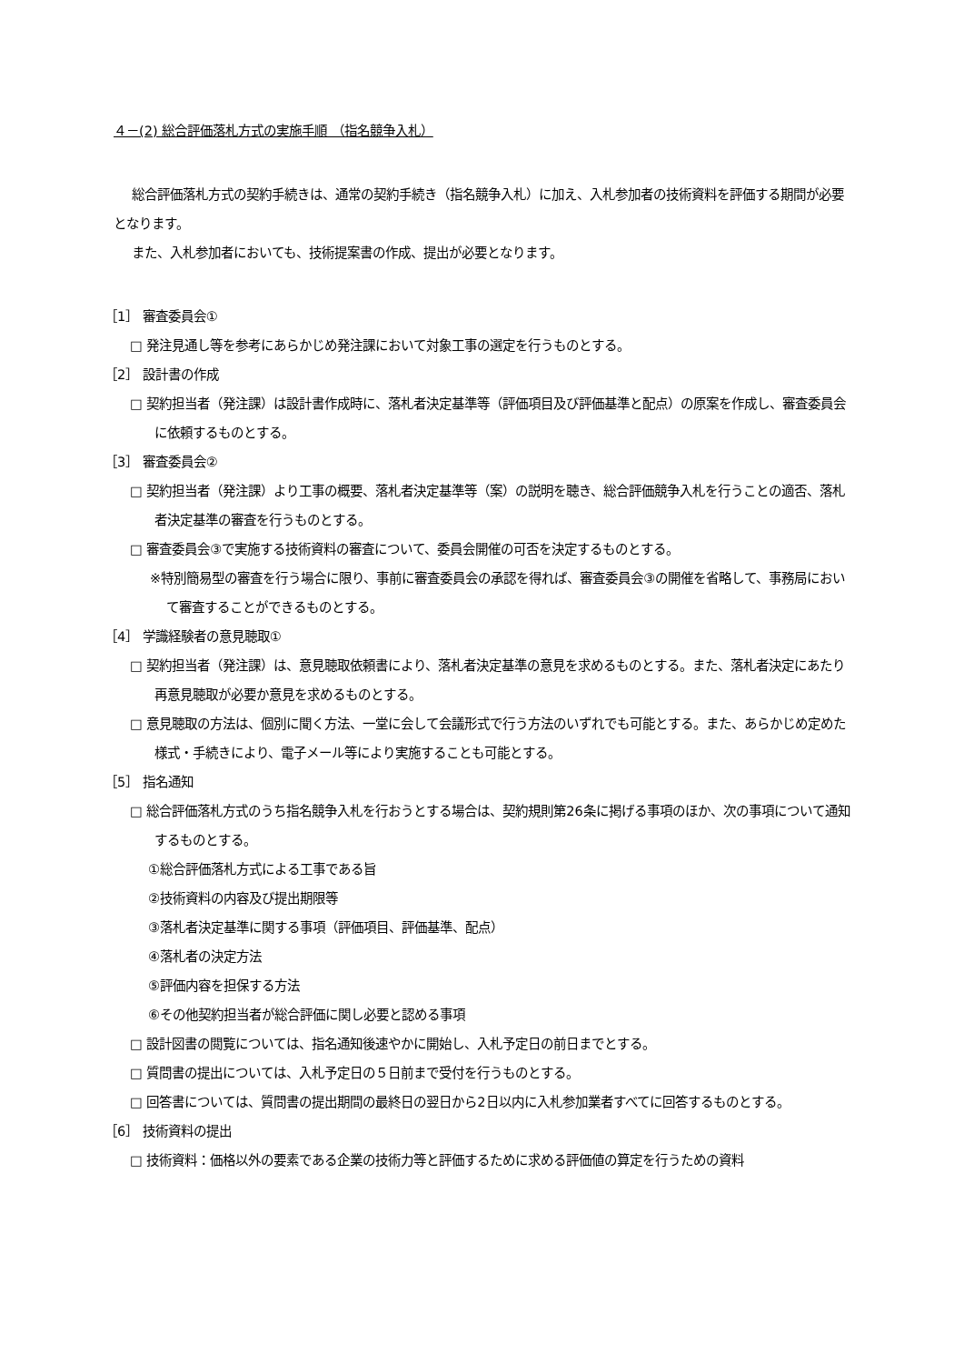４－(2) 総合評価落札方式の実施手順 （指名競争入札）
総合評価落札方式の契約手続きは、通常の契約手続き（指名競争入札）に加え、入札参加者の技術資料を評価する期間が必要となります。
また、入札参加者においても、技術提案書の作成、提出が必要となります。
［1］ 審査委員会①
□ 発注見通し等を参考にあらかじめ発注課において対象工事の選定を行うものとする。
［2］ 設計書の作成
□ 契約担当者（発注課）は設計書作成時に、落札者決定基準等（評価項目及び評価基準と配点）の原案を作成し、審査委員会に依頼するものとする。
［3］ 審査委員会②
□ 契約担当者（発注課）より工事の概要、落札者決定基準等（案）の説明を聴き、総合評価競争入札を行うことの適否、落札者決定基準の審査を行うものとする。
□ 審査委員会③で実施する技術資料の審査について、委員会開催の可否を決定するものとする。
※特別簡易型の審査を行う場合に限り、事前に審査委員会の承認を得れば、審査委員会③の開催を省略して、事務局において審査することができるものとする。
［4］ 学識経験者の意見聴取①
□ 契約担当者（発注課）は、意見聴取依頼書により、落札者決定基準の意見を求めるものとする。また、落札者決定にあたり再意見聴取が必要か意見を求めるものとする。
□ 意見聴取の方法は、個別に聞く方法、一堂に会して会議形式で行う方法のいずれでも可能とする。また、あらかじめ定めた様式・手続きにより、電子メール等により実施することも可能とする。
［5］ 指名通知
□ 総合評価落札方式のうち指名競争入札を行おうとする場合は、契約規則第26条に掲げる事項のほか、次の事項について通知するものとする。
①総合評価落札方式による工事である旨
②技術資料の内容及び提出期限等
③落札者決定基準に関する事項（評価項目、評価基準、配点）
④落札者の決定方法
⑤評価内容を担保する方法
⑥その他契約担当者が総合評価に関し必要と認める事項
□ 設計図書の閲覧については、指名通知後速やかに開始し、入札予定日の前日までとする。
□ 質問書の提出については、入札予定日の５日前まで受付を行うものとする。
□ 回答書については、質問書の提出期間の最終日の翌日から2日以内に入札参加業者すべてに回答するものとする。
［6］ 技術資料の提出
□ 技術資料：価格以外の要素である企業の技術力等と評価するために求める評価値の算定を行うための資料